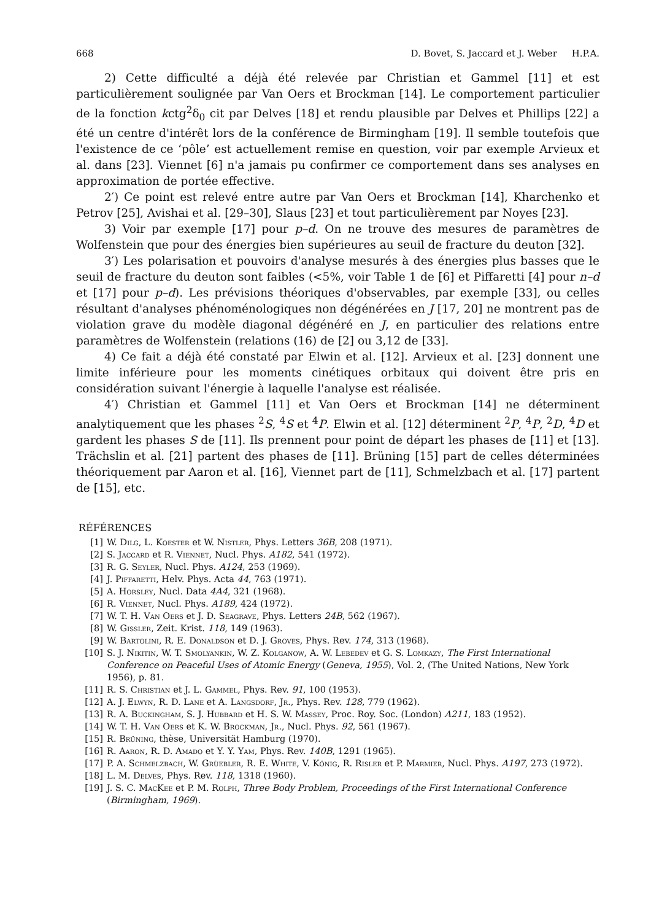668 D. Bovet, S. Jaccard et J. Weber H.P.A.
2) Cette difficulté a déjà été relevée par Christian et Gammel [11] et est particulièrement soulignée par Van Oers et Brockman [14]. Le comportement particulier de la fonction kctg<sup>2</sup>δ<sub>0</sub> cit par Delves [18] et rendu plausible par Delves et Phillips [22] a été un centre d'intérêt lors de la conférence de Birmingham [19]. Il semble toutefois que l'existence de ce ‘pôle’ est actuellement remise en question, voir par exemple Arvieux et al. dans [23]. Viennet [6] n'a jamais pu confirmer ce comportement dans ses analyses en approximation de portée effective.
2′) Ce point est relevé entre autre par Van Oers et Brockman [14], Kharchenko et Petrov [25], Avishai et al. [29–30], Slaus [23] et tout particulièrement par Noyes [23].
3) Voir par exemple [17] pour p–d. On ne trouve des mesures de paramètres de Wolfenstein que pour des énergies bien supérieures au seuil de fracture du deuton [32].
3′) Les polarisation et pouvoirs d'analyse mesurés à des énergies plus basses que le seuil de fracture du deuton sont faibles (<5%, voir Table 1 de [6] et Piffaretti [4] pour n–d et [17] pour p–d). Les prévisions théoriques d'observables, par exemple [33], ou celles résultant d'analyses phénoménologiques non dégénérées en J [17, 20] ne montrent pas de violation grave du modèle diagonal dégénéré en J, en particulier des relations entre paramètres de Wolfenstein (relations (16) de [2] ou 3,12 de [33].
4) Ce fait a déjà été constaté par Elwin et al. [12]. Arvieux et al. [23] donnent une limite inférieure pour les moments cinétiques orbitaux qui doivent être pris en considération suivant l'énergie à laquelle l'analyse est réalisée.
4′) Christian et Gammel [11] et Van Oers et Brockman [14] ne déterminent analytiquement que les phases <sup>2</sup>S, <sup>4</sup>S et <sup>4</sup>P. Elwin et al. [12] déterminent <sup>2</sup>P, <sup>4</sup>P, <sup>2</sup>D, <sup>4</sup>D et gardent les phases S de [11]. Ils prennent pour point de départ les phases de [11] et [13]. Trächslin et al. [21] partent des phases de [11]. Brüning [15] part de celles déterminées théoriquement par Aaron et al. [16], Viennet part de [11], Schmelzbach et al. [17] partent de [15], etc.
RÉFÉRENCES
[1] W. Dilg, L. Koester et W. Nistler, Phys. Letters 36B, 208 (1971).
[2] S. Jaccard et R. Viennet, Nucl. Phys. A182, 541 (1972).
[3] R. G. Seyler, Nucl. Phys. A124, 253 (1969).
[4] J. Piffaretti, Helv. Phys. Acta 44, 763 (1971).
[5] A. Horsley, Nucl. Data 4A4, 321 (1968).
[6] R. Viennet, Nucl. Phys. A189, 424 (1972).
[7] W. T. H. Van Oers et J. D. Seagrave, Phys. Letters 24B, 562 (1967).
[8] W. Gissler, Zeit. Krist. 118, 149 (1963).
[9] W. Bartolini, R. E. Donaldson et D. J. Groves, Phys. Rev. 174, 313 (1968).
[10] S. J. Nikitin, W. T. Smolyankin, W. Z. Kolganow, A. W. Lebedev et G. S. Lomkazy, The First International Conference on Peaceful Uses of Atomic Energy (Geneva, 1955), Vol. 2, (The United Nations, New York 1956), p. 81.
[11] R. S. Christian et J. L. Gammel, Phys. Rev. 91, 100 (1953).
[12] A. J. Elwyn, R. D. Lane et A. Langsdorf, Jr., Phys. Rev. 128, 779 (1962).
[13] R. A. Buckingham, S. J. Hubbard et H. S. W. Massey, Proc. Roy. Soc. (London) A211, 183 (1952).
[14] W. T. H. Van Oers et K. W. Brockman, Jr., Nucl. Phys. 92, 561 (1967).
[15] R. Brüning, thèse, Universität Hamburg (1970).
[16] R. Aaron, R. D. Amado et Y. Y. Yam, Phys. Rev. 140B, 1291 (1965).
[17] P. A. Schmelzbach, W. Grüebler, R. E. White, V. König, R. Risler et P. Marmier, Nucl. Phys. A197, 273 (1972).
[18] L. M. Delves, Phys. Rev. 118, 1318 (1960).
[19] J. S. C. MacKee et P. M. Rolph, Three Body Problem, Proceedings of the First International Conference (Birmingham, 1969).